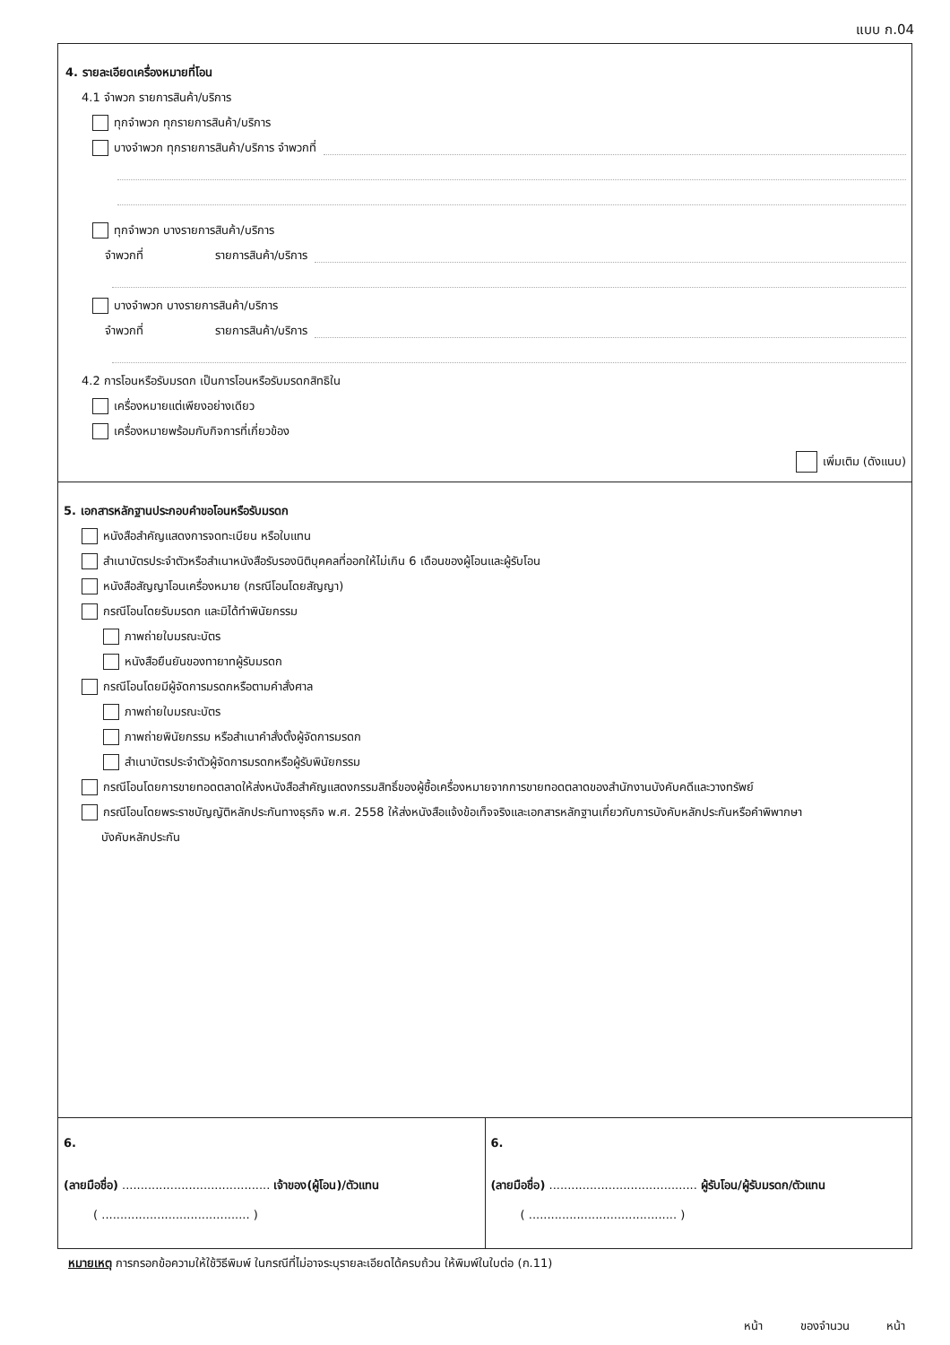แบบ ก.04
4. รายละเอียดเครื่องหมายที่โอน
4.1 จำพวก รายการสินค้า/บริการ
ทุกจำพวก ทุกรายการสินค้า/บริการ
บางจำพวก ทุกรายการสินค้า/บริการ จำพวกที่
ทุกจำพวก บางรายการสินค้า/บริการ
จำพวกที่ รายการสินค้า/บริการ
บางจำพวก บางรายการสินค้า/บริการ
จำพวกที่ รายการสินค้า/บริการ
4.2 การโอนหรือรับมรดก เป็นการโอนหรือรับมรดกสิทธิใน
เครื่องหมายแต่เพียงอย่างเดียว
เครื่องหมายพร้อมกับกิจการที่เกี่ยวข้อง
เพิ่มเติม (ดังแนบ)
5. เอกสารหลักฐานประกอบคำขอโอนหรือรับมรดก
หนังสือสำคัญแสดงการจดทะเบียน หรือใบแทน
สำเนาบัตรประจำตัวหรือสำเนาหนังสือรับรองนิติบุคคลที่ออกให้ไม่เกิน 6 เดือนของผู้โอนและผู้รับโอน
หนังสือสัญญาโอนเครื่องหมาย (กรณีโอนโดยสัญญา)
กรณีโอนโดยรับมรดก และมิได้ทำพินัยกรรม
ภาพถ่ายใบมรณะบัตร
หนังสือยืนยันของทายาทผู้รับมรดก
กรณีโอนโดยมีผู้จัดการมรดกหรือตามคำสั่งศาล
ภาพถ่ายใบมรณะบัตร
ภาพถ่ายพินัยกรรม หรือสำเนาคำสั่งตั้งผู้จัดการมรดก
สำเนาบัตรประจำตัวผู้จัดการมรดกหรือผู้รับพินัยกรรม
กรณีโอนโดยการขายทอดตลาดให้ส่งหนังสือสำคัญแสดงกรรมสิทธิ์ของผู้ซื้อเครื่องหมายจากการขายทอดตลาดของสำนักงานบังคับคดีและวางทรัพย์
กรณีโอนโดยพระราชบัญญัติหลักประกันทางธุรกิจ พ.ศ. 2558 ให้ส่งหนังสือแจ้งข้อเท็จจริงและเอกสารหลักฐานเกี่ยวกับการบังคับหลักประกันหรือคำพิพากษา
บังคับหลักประกัน
6.
(ลายมือชื่อ) ........................................ เจ้าของ(ผู้โอน)/ตัวแทน
( ........................................ )
6.
(ลายมือชื่อ) ........................................ ผู้รับโอน/ผู้รับมรดก/ตัวแทน
( ........................................ )
หมายเหตุ การกรอกข้อความให้ใช้วิธีพิมพ์ ในกรณีที่ไม่อาจระบุรายละเอียดได้ครบถ้วน ให้พิมพ์ในใบต่อ (ก.11)
หน้า ของจำนวน หน้า